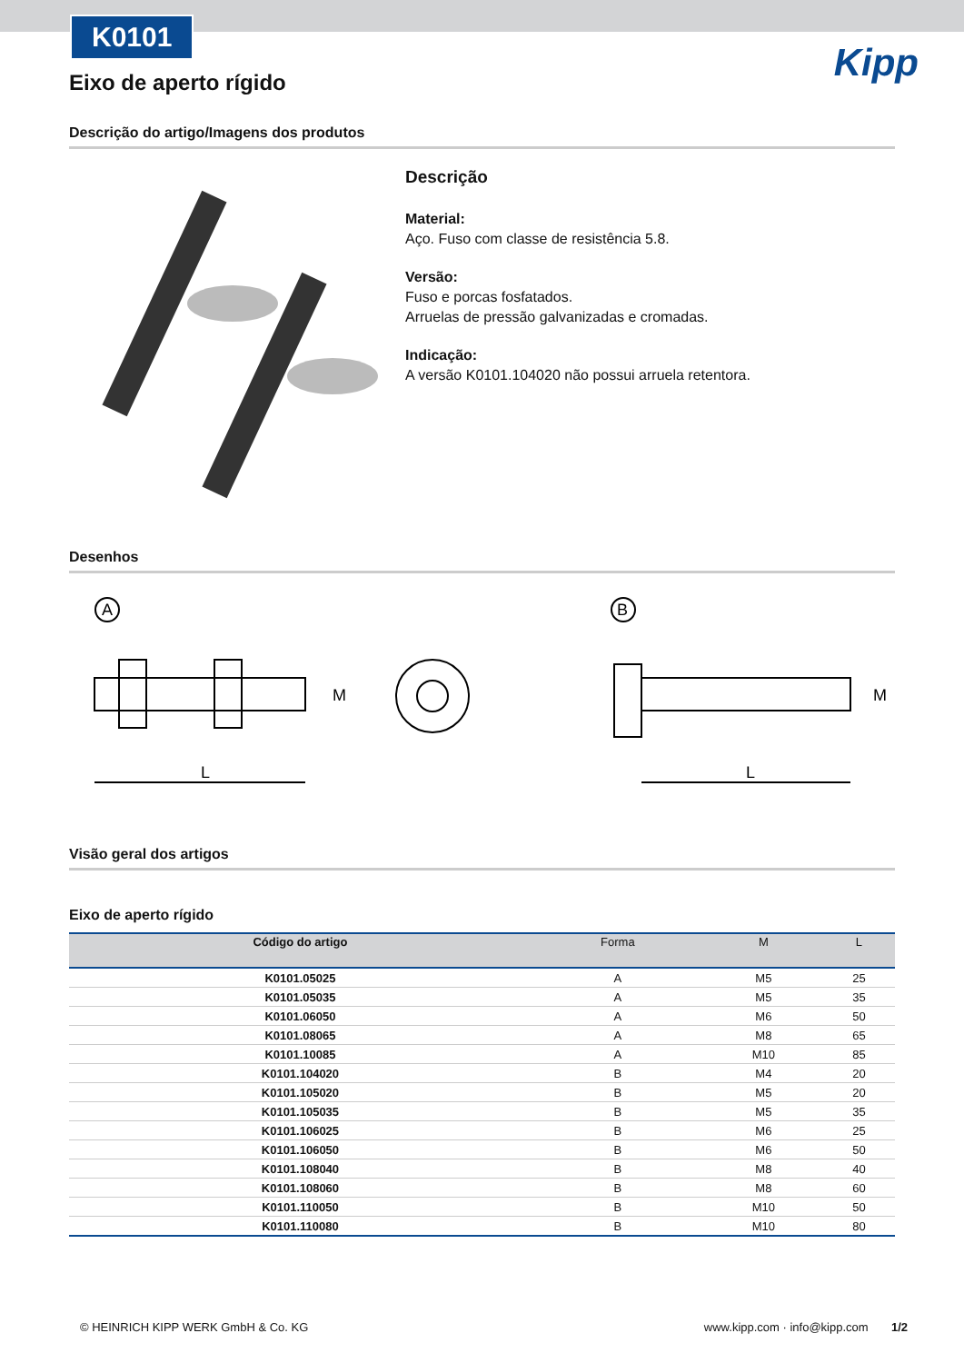K0101
Kipp
Eixo de aperto rígido
Descrição do artigo/Imagens dos produtos
Descrição
Material:
Aço. Fuso com classe de resistência 5.8.
Versão:
Fuso e porcas fosfatados.
Arruelas de pressão galvanizadas e cromadas.
Indicação:
A versão K0101.104020 não possui arruela retentora.
Desenhos
A
B
L
L
M
M
Visão geral dos artigos
Eixo de aperto rígido
| Código do artigo | Forma | M | L |
| --- | --- | --- | --- |
| K0101.05025 | A | M5 | 25 |
| K0101.05035 | A | M5 | 35 |
| K0101.06050 | A | M6 | 50 |
| K0101.08065 | A | M8 | 65 |
| K0101.10085 | A | M10 | 85 |
| K0101.104020 | B | M4 | 20 |
| K0101.105020 | B | M5 | 20 |
| K0101.105035 | B | M5 | 35 |
| K0101.106025 | B | M6 | 25 |
| K0101.106050 | B | M6 | 50 |
| K0101.108040 | B | M8 | 40 |
| K0101.108060 | B | M8 | 60 |
| K0101.110050 | B | M10 | 50 |
| K0101.110080 | B | M10 | 80 |
© HEINRICH KIPP WERK GmbH & Co. KG www.kipp.com · info@kipp.com 1/2